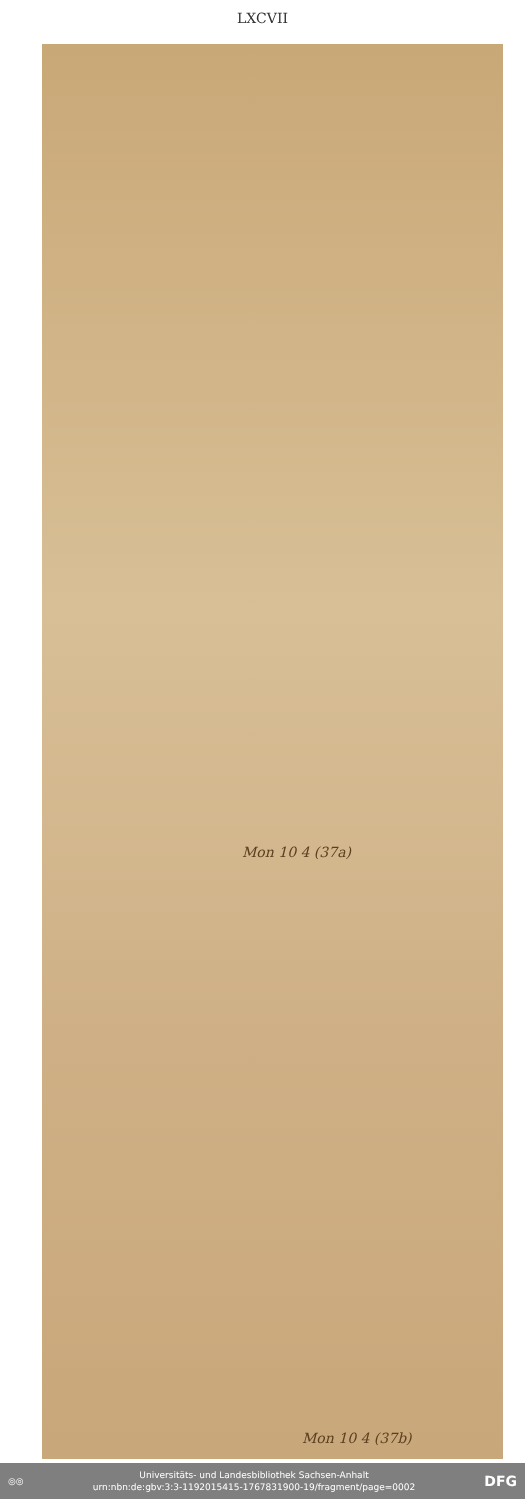LXCVII
Mon 10 4 (37a)
Mon 10 4 (37b)
◎◎
Universitäts- und Landesbibliothek Sachsen-Anhalt
urn:nbn:de:gbv:3:3-1192015415-1767831900-19/fragment/page=0002
DFG